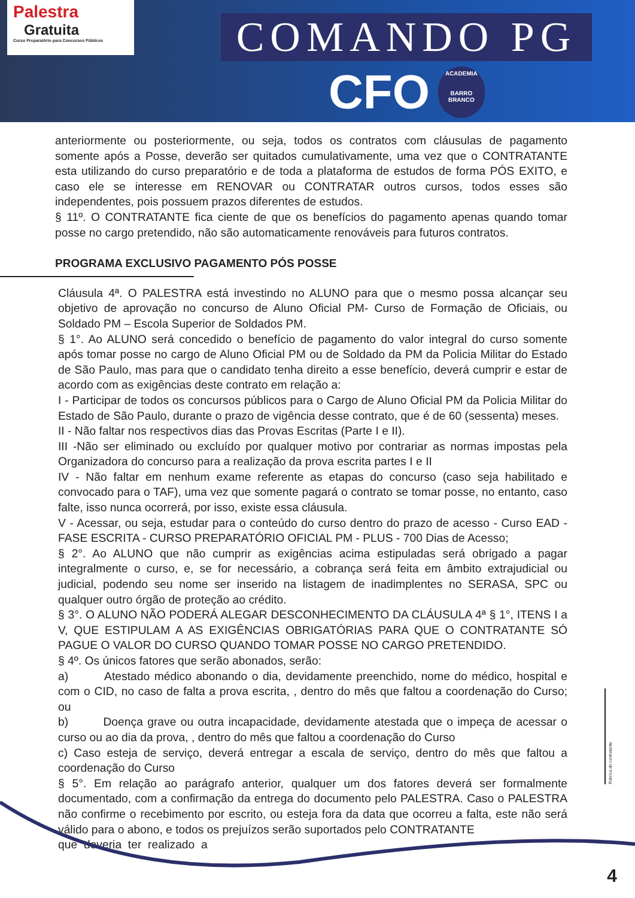Palestra
Gratuita
Curso Preparatório para Concursos Públicos
COMANDO PG
CFO
ACADEMIA
BARRO BRANCO
anteriormente ou posteriormente, ou seja, todos os contratos com cláusulas de pagamento somente após a Posse, deverão ser quitados cumulativamente, uma vez que o CONTRATANTE esta utilizando do curso preparatório e de toda a plataforma de estudos de forma PÓS EXITO, e caso ele se interesse em RENOVAR ou CONTRATAR outros cursos, todos esses são independentes, pois possuem prazos diferentes de estudos.
§ 11º. O CONTRATANTE fica ciente de que os benefícios do pagamento apenas quando tomar posse no cargo pretendido, não são automaticamente renováveis para futuros contratos.
PROGRAMA EXCLUSIVO PAGAMENTO PÓS POSSE
Cláusula 4ª. O PALESTRA está investindo no ALUNO para que o mesmo possa alcançar seu objetivo de aprovação no concurso de Aluno Oficial PM- Curso de Formação de Oficiais, ou Soldado PM – Escola Superior de Soldados PM.
§ 1°. Ao ALUNO será concedido o benefício de pagamento do valor integral do curso somente após tomar posse no cargo de Aluno Oficial PM ou de Soldado da PM da Policia Militar do Estado de São Paulo, mas para que o candidato tenha direito a esse benefício, deverá cumprir e estar de acordo com as exigências deste contrato em relação a:
I - Participar de todos os concursos públicos para o Cargo de Aluno Oficial PM da Policia Militar do Estado de São Paulo, durante o prazo de vigência desse contrato, que é de 60 (sessenta) meses.
II - Não faltar nos respectivos dias das Provas Escritas (Parte I e II).
III -Não ser eliminado ou excluído por qualquer motivo por contrariar as normas impostas pela Organizadora do concurso para a realização da prova escrita partes I e II
IV - Não faltar em nenhum exame referente as etapas do concurso (caso seja habilitado e convocado para o TAF), uma vez que somente pagará o contrato se tomar posse, no entanto, caso falte, isso nunca ocorrerá, por isso, existe essa cláusula.
V - Acessar, ou seja, estudar para o conteúdo do curso dentro do prazo de acesso - Curso EAD - FASE ESCRITA - CURSO PREPARATÓRIO OFICIAL PM - PLUS - 700 Dias de Acesso;
§ 2°. Ao ALUNO que não cumprir as exigências acima estipuladas será obrigado a pagar integralmente o curso, e, se for necessário, a cobrança será feita em âmbito extrajudicial ou judicial, podendo seu nome ser inserido na listagem de inadimplentes no SERASA, SPC ou qualquer outro órgão de proteção ao crédito.
§ 3°. O ALUNO NÃO PODERÁ ALEGAR DESCONHECIMENTO DA CLÁUSULA 4ª § 1°, ITENS I a V, QUE ESTIPULAM A AS EXIGÊNCIAS OBRIGATÓRIAS PARA QUE O CONTRATANTE SÓ PAGUE O VALOR DO CURSO QUANDO TOMAR POSSE NO CARGO PRETENDIDO.
§ 4º. Os únicos fatores que serão abonados, serão:
a) Atestado médico abonando o dia, devidamente preenchido, nome do médico, hospital e com o CID, no caso de falta a prova escrita, , dentro do mês que faltou a coordenação do Curso; ou
b) Doença grave ou outra incapacidade, devidamente atestada que o impeça de acessar o curso ou ao dia da prova, , dentro do mês que faltou a coordenação do Curso
c) Caso esteja de serviço, deverá entregar a escala de serviço, dentro do mês que faltou a coordenação do Curso
§ 5°. Em relação ao parágrafo anterior, qualquer um dos fatores deverá ser formalmente documentado, com a confirmação da entrega do documento pelo PALESTRA. Caso o PALESTRA não confirme o recebimento por escrito, ou esteja fora da data que ocorreu a falta, este não será válido para o abono, e todos os prejuízos serão suportados pelo CONTRATANTE
que deveria ter realizado a
Rúbrica do contratante
4